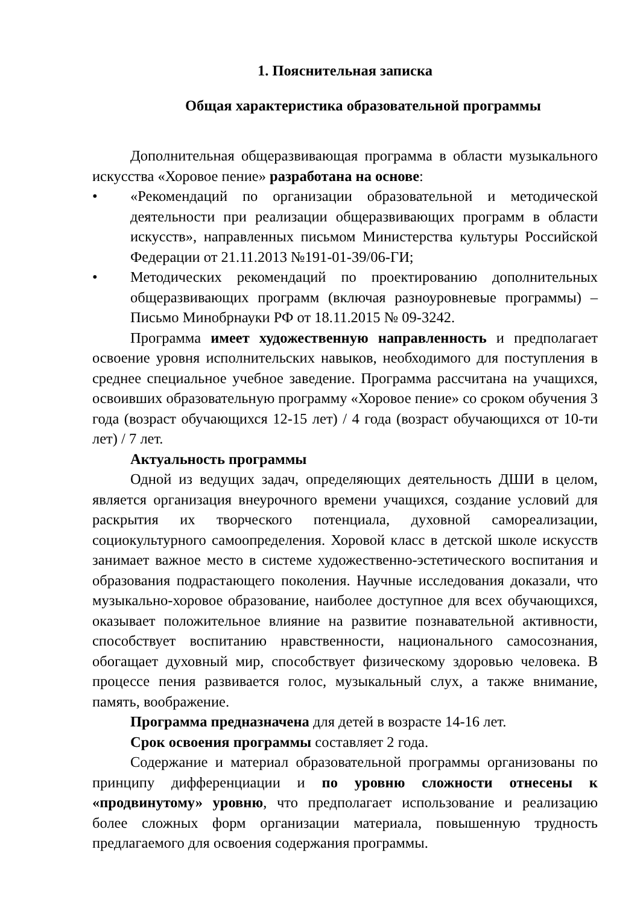1. Пояснительная записка
Общая характеристика образовательной программы
Дополнительная общеразвивающая программа в области музыкального искусства «Хоровое пение» разработана на основе:
• «Рекомендаций по организации образовательной и методической деятельности при реализации общеразвивающих программ в области искусств», направленных письмом Министерства культуры Российской Федерации от 21.11.2013 №191-01-39/06-ГИ;
• Методических рекомендаций по проектированию дополнительных общеразвивающих программ (включая разноуровневые программы) – Письмо Минобрнауки РФ от 18.11.2015 № 09-3242.
Программа имеет художественную направленность и предполагает освоение уровня исполнительских навыков, необходимого для поступления в среднее специальное учебное заведение. Программа рассчитана на учащихся, освоивших образовательную программу «Хоровое пение» со сроком обучения 3 года (возраст обучающихся 12-15 лет) / 4 года (возраст обучающихся от 10-ти лет) / 7 лет.
Актуальность программы
Одной из ведущих задач, определяющих деятельность ДШИ в целом, является организация внеурочного времени учащихся, создание условий для раскрытия их творческого потенциала, духовной самореализации, социокультурного самоопределения. Хоровой класс в детской школе искусств занимает важное место в системе художественно-эстетического воспитания и образования подрастающего поколения. Научные исследования доказали, что музыкально-хоровое образование, наиболее доступное для всех обучающихся, оказывает положительное влияние на развитие познавательной активности, способствует воспитанию нравственности, национального самосознания, обогащает духовный мир, способствует физическому здоровью человека. В процессе пения развивается голос, музыкальный слух, а также внимание, память, воображение.
Программа предназначена для детей в возрасте 14-16 лет.
Срок освоения программы составляет 2 года.
Содержание и материал образовательной программы организованы по принципу дифференциации и по уровню сложности отнесены к «продвинутому» уровню, что предполагает использование и реализацию более сложных форм организации материала, повышенную трудность предлагаемого для освоения содержания программы.